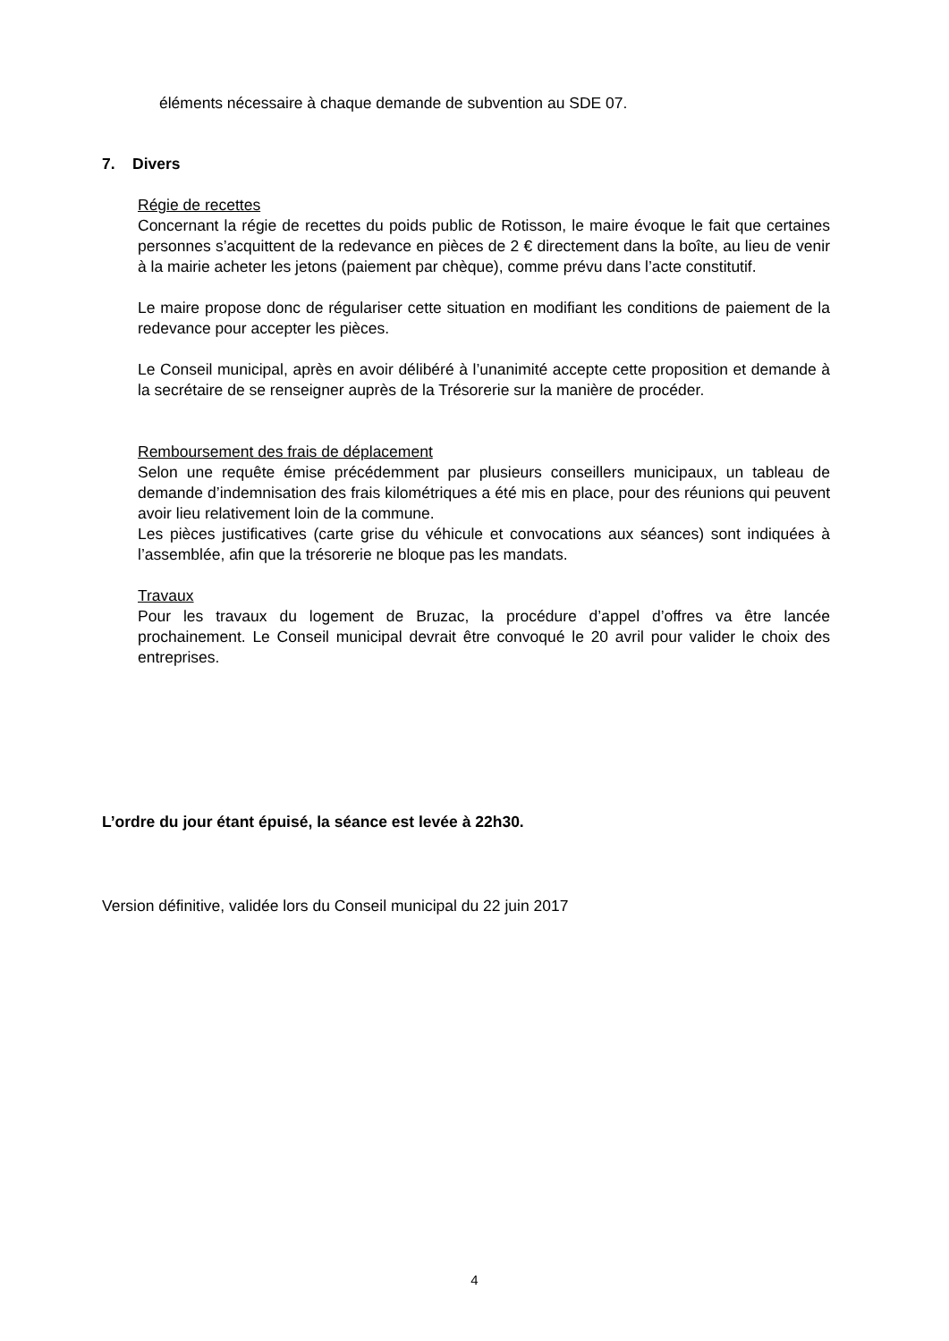éléments nécessaire à chaque demande de subvention au SDE 07.
7. Divers
Régie de recettes
Concernant la régie de recettes du poids public de Rotisson, le maire évoque le fait que certaines personnes s’acquittent de la redevance en pièces de 2 € directement dans la boîte, au lieu de venir à la mairie acheter les jetons (paiement par chèque), comme prévu dans l’acte constitutif.
Le maire propose donc de régulariser cette situation en modifiant les conditions de paiement de la redevance pour accepter les pièces.
Le Conseil municipal, après en avoir délibéré à l’unanimité accepte cette proposition et demande à la secrétaire de se renseigner auprès de la Trésorerie sur la manière de procéder.
Remboursement des frais de déplacement
Selon une requête émise précédemment par plusieurs conseillers municipaux, un tableau de demande d’indemnisation des frais kilométriques a été mis en place, pour des réunions qui peuvent avoir lieu relativement loin de la commune.
Les pièces justificatives (carte grise du véhicule et convocations aux séances) sont indiquées à l’assemblée, afin que la trésorerie ne bloque pas les mandats.
Travaux
Pour les travaux du logement de Bruzac, la procédure d’appel d’offres va être lancée prochainement. Le Conseil municipal devrait être convoqué le 20 avril pour valider le choix des entreprises.
L’ordre du jour étant épuisé, la séance est levée à 22h30.
Version définitive, validée lors du Conseil municipal du 22 juin 2017
4